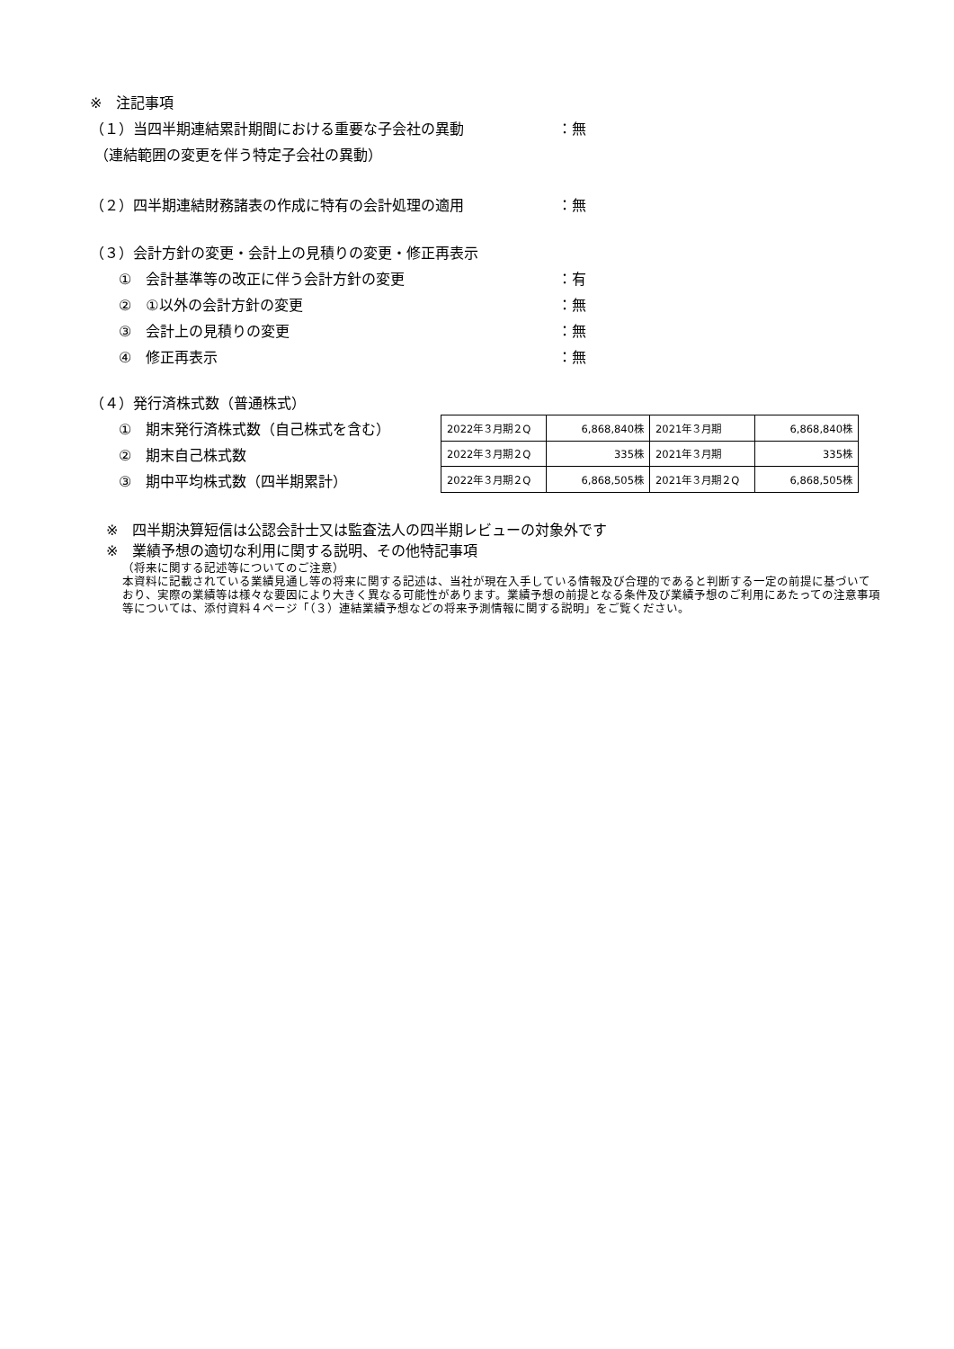※　注記事項
（１）当四半期連結累計期間における重要な子会社の異動 ：無
（連結範囲の変更を伴う特定子会社の異動）
（２）四半期連結財務諸表の作成に特有の会計処理の適用 ：無
（３）会計方針の変更・会計上の見積りの変更・修正再表示
　　①　会計基準等の改正に伴う会計方針の変更 ：有
　　②　①以外の会計方針の変更 ：無
　　③　会計上の見積りの変更 ：無
　　④　修正再表示 ：無
（４）発行済株式数（普通株式）
　　①　期末発行済株式数（自己株式を含む）
　　②　期末自己株式数
　　③　期中平均株式数（四半期累計）
| 2022年３月期２Q | 6,868,840株 | 2021年３月期 | 6,868,840株 |
| 2022年３月期２Q | 335株 | 2021年３月期 | 335株 |
| 2022年３月期２Q | 6,868,505株 | 2021年３月期２Q | 6,868,505株 |
※　四半期決算短信は公認会計士又は監査法人の四半期レビューの対象外です
※　業績予想の適切な利用に関する説明、その他特記事項
（将来に関する記述等についてのご注意）
本資料に記載されている業績見通し等の将来に関する記述は、当社が現在入手している情報及び合理的であると判断する一定の前提に基づいており、実際の業績等は様々な要因により大きく異なる可能性があります。業績予想の前提となる条件及び業績予想のご利用にあたっての注意事項等については、添付資料４ページ「（３）連結業績予想などの将来予測情報に関する説明」をご覧ください。